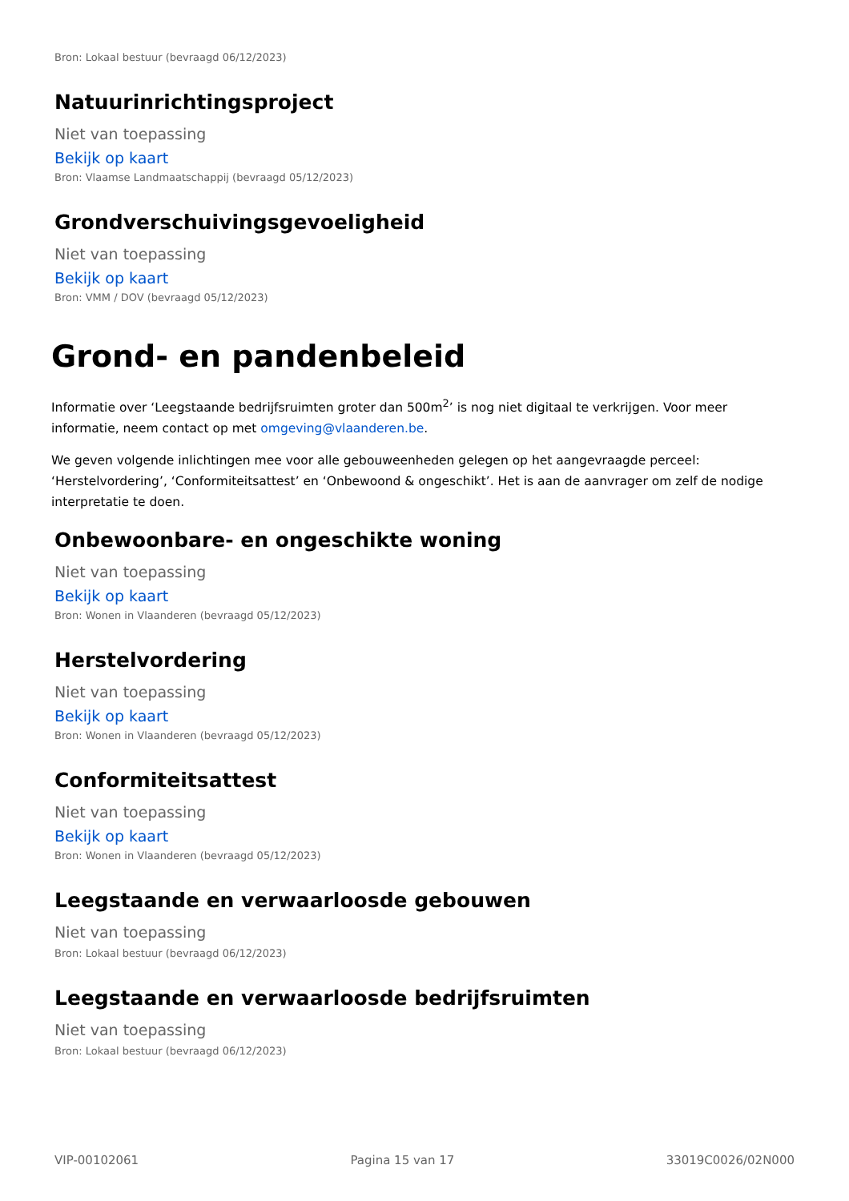Bron: Lokaal bestuur (bevraagd 06/12/2023)
Natuurinrichtingsproject
Niet van toepassing
Bekijk op kaart
Bron: Vlaamse Landmaatschappij (bevraagd 05/12/2023)
Grondverschuivingsgevoeligheid
Niet van toepassing
Bekijk op kaart
Bron: VMM / DOV (bevraagd 05/12/2023)
Grond- en pandenbeleid
Informatie over ‘Leegstaande bedrijfsruimten groter dan 500m<sup>2</sup>’ is nog niet digitaal te verkrijgen. Voor meer informatie, neem contact op met omgeving@vlaanderen.be.
We geven volgende inlichtingen mee voor alle gebouweenheden gelegen op het aangevraagde perceel: ‘Herstelvordering’, ‘Conformiteitsattest’ en ‘Onbewoond & ongeschikt’. Het is aan de aanvrager om zelf de nodige interpretatie te doen.
Onbewoonbare- en ongeschikte woning
Niet van toepassing
Bekijk op kaart
Bron: Wonen in Vlaanderen (bevraagd 05/12/2023)
Herstelvordering
Niet van toepassing
Bekijk op kaart
Bron: Wonen in Vlaanderen (bevraagd 05/12/2023)
Conformiteitsattest
Niet van toepassing
Bekijk op kaart
Bron: Wonen in Vlaanderen (bevraagd 05/12/2023)
Leegstaande en verwaarloosde gebouwen
Niet van toepassing
Bron: Lokaal bestuur (bevraagd 06/12/2023)
Leegstaande en verwaarloosde bedrijfsruimten
Niet van toepassing
Bron: Lokaal bestuur (bevraagd 06/12/2023)
VIP-00102061 Pagina 15 van 17 33019C0026/02N000